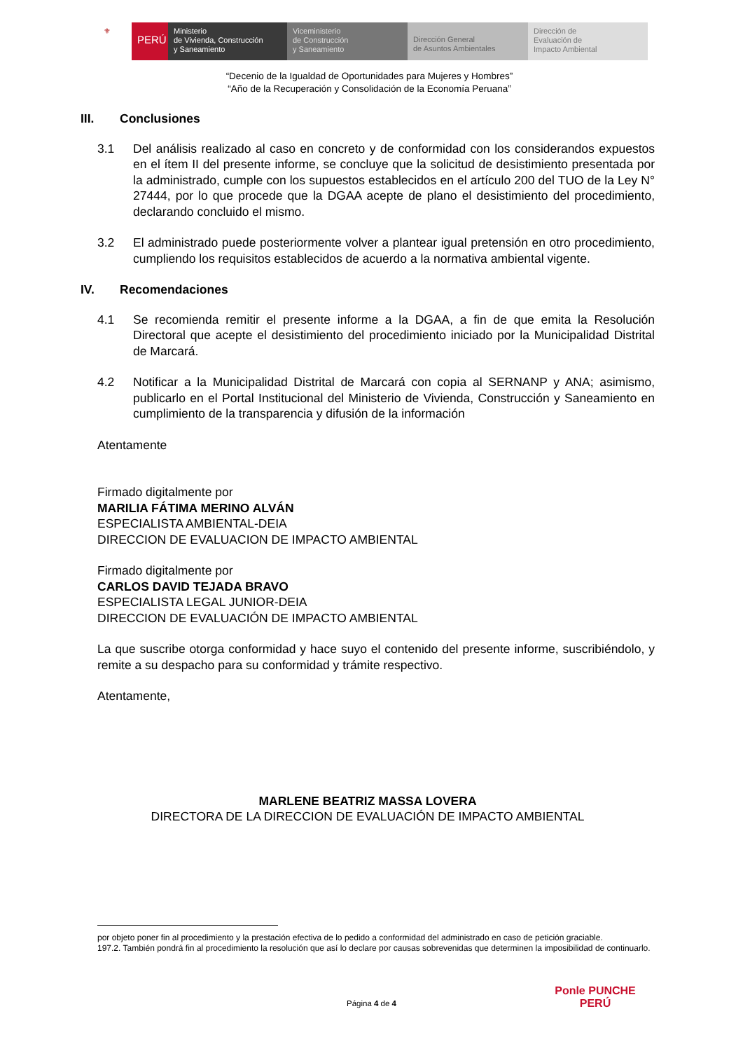⚜
PERÚ
Ministerio
de Vivienda, Construcción
y Saneamiento
Viceministerio
de Construcción
y Saneamiento
Dirección General
de Asuntos Ambientales
Dirección de
Evaluación de
Impacto Ambiental
“Decenio de la Igualdad de Oportunidades para Mujeres y Hombres”
“Año de la Recuperación y Consolidación de la Economía Peruana”
III. Conclusiones
3.1 Del análisis realizado al caso en concreto y de conformidad con los considerandos expuestos en el ítem II del presente informe, se concluye que la solicitud de desistimiento presentada por la administrado, cumple con los supuestos establecidos en el artículo 200 del TUO de la Ley N° 27444, por lo que procede que la DGAA acepte de plano el desistimiento del procedimiento, declarando concluido el mismo.
3.2 El administrado puede posteriormente volver a plantear igual pretensión en otro procedimiento, cumpliendo los requisitos establecidos de acuerdo a la normativa ambiental vigente.
IV. Recomendaciones
4.1 Se recomienda remitir el presente informe a la DGAA, a fin de que emita la Resolución Directoral que acepte el desistimiento del procedimiento iniciado por la Municipalidad Distrital de Marcará.
4.2 Notificar a la Municipalidad Distrital de Marcará con copia al SERNANP y ANA; asimismo, publicarlo en el Portal Institucional del Ministerio de Vivienda, Construcción y Saneamiento en cumplimiento de la transparencia y difusión de la información
Atentamente
Firmado digitalmente por
MARILIA FÁTIMA MERINO ALVÁN
ESPECIALISTA AMBIENTAL-DEIA
DIRECCION DE EVALUACION DE IMPACTO AMBIENTAL
Firmado digitalmente por
CARLOS DAVID TEJADA BRAVO
ESPECIALISTA LEGAL JUNIOR-DEIA
DIRECCION DE EVALUACIÓN DE IMPACTO AMBIENTAL
La que suscribe otorga conformidad y hace suyo el contenido del presente informe, suscribiéndolo, y remite a su despacho para su conformidad y trámite respectivo.
Atentamente,
MARLENE BEATRIZ MASSA LOVERA
DIRECTORA DE LA DIRECCION DE EVALUACIÓN DE IMPACTO AMBIENTAL
por objeto poner fin al procedimiento y la prestación efectiva de lo pedido a conformidad del administrado en caso de petición graciable.
197.2. También pondrá fin al procedimiento la resolución que así lo declare por causas sobrevenidas que determinen la imposibilidad de continuarlo.
Página 4 de 4
Ponle PUNCHE
PERÚ